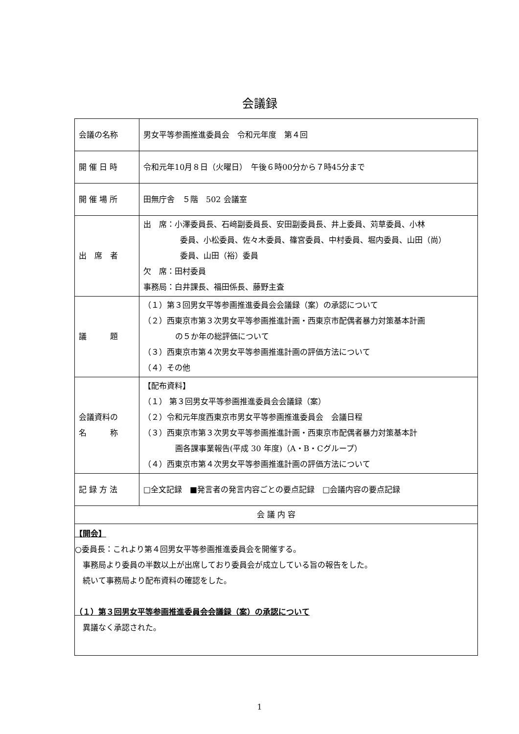会議録
| 会議の名称 | 男女平等参画推進委員会 令和元年度 第４回 |
| 開 催 日 時 | 令和元年10月８日（火曜日） 午後６時00分から７時45分まで |
| 開 催 場 所 | 田無庁舎 ５階 502 会議室 |
| 出 席 者 | 出 席：小澤委員長、石﨑副委員長、安田副委員長、井上委員、苅草委員、小林 委員、小松委員、佐々木委員、篠宮委員、中村委員、堀内委員、山田（尚） 委員、山田（裕）委員 欠 席：田村委員 事務局：白井課長、福田係長、藤野主査 |
| 議 題 | （１）第３回男女平等参画推進委員会会議録（案）の承認について （２）西東京市第３次男女平等参画推進計画・西東京市配偶者暴力対策基本計画 の５か年の総評価について （３）西東京市第４次男女平等参画推進計画の評価方法について （４）その他 |
| 会議資料の 名 称 | 【配布資料】 （１） 第３回男女平等参画推進委員会会議録（案） （２）令和元年度西東京市男女平等参画推進委員会 会議日程 （３）西東京市第３次男女平等参画推進計画・西東京市配偶者暴力対策基本計 画各課事業報告(平成 30 年度)（A・B・Cグループ） （４）西東京市第４次男女平等参画推進計画の評価方法について |
| 記 録 方 法 | □全文記録 ■発言者の発言内容ごとの要点記録 □会議内容の要点記録 |
| 会 議 内 容 | |
| 【開会】 ○委員長：これより第４回男女平等参画推進委員会を開催する。 事務局より委員の半数以上が出席しており委員会が成立している旨の報告をした。 続いて事務局より配布資料の確認をした。 （１）第３回男女平等参画推進委員会会議録（案）の承認について 異議なく承認された。 | |
1